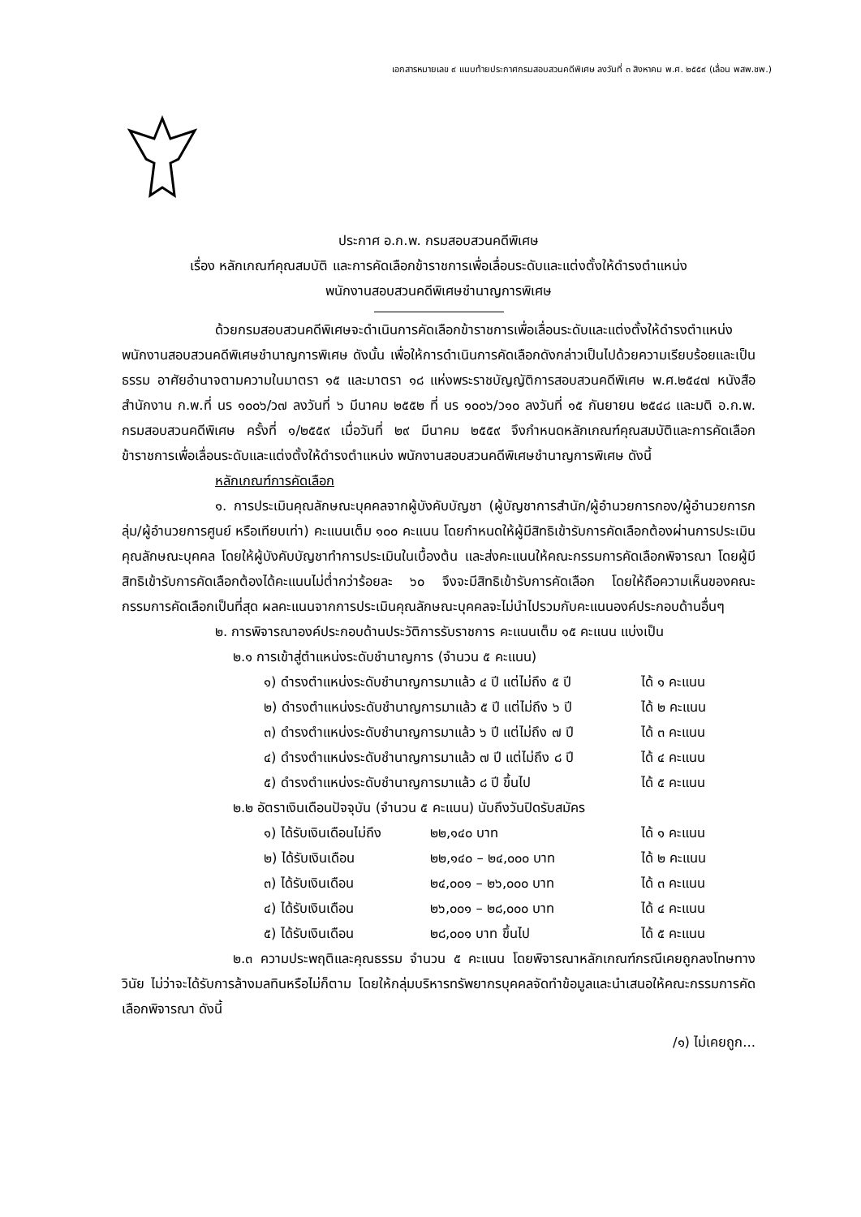เอกสารหมายเลข ๙ แนบท้ายประกาศกรมสอบสวนคดีพิเศษ ลงวันที่ ๓ สิงหาคม พ.ศ. ๒๕๕๙ (เลื่อน พสพ.ชพ.)
ประกาศ อ.ก.พ. กรมสอบสวนคดีพิเศษ
เรื่อง หลักเกณฑ์คุณสมบัติ และการคัดเลือกข้าราชการเพื่อเลื่อนระดับและแต่งตั้งให้ดำรงตำแหน่ง
พนักงานสอบสวนคดีพิเศษชำนาญการพิเศษ
ด้วยกรมสอบสวนคดีพิเศษจะดำเนินการคัดเลือกข้าราชการเพื่อเลื่อนระดับและแต่งตั้งให้ดำรงตำแหน่ง พนักงานสอบสวนคดีพิเศษชำนาญการพิเศษ ดังนั้น เพื่อให้การดำเนินการคัดเลือกดังกล่าวเป็นไปด้วยความเรียบร้อยและเป็นธรรม อาศัยอำนาจตามความในมาตรา ๑๕ และมาตรา ๑๘ แห่งพระราชบัญญัติการสอบสวนคดีพิเศษ พ.ศ.๒๕๔๗ หนังสือสำนักงาน ก.พ.ที่ นร ๑๐๐๖/ว๗ ลงวันที่ ๖ มีนาคม ๒๕๕๒ ที่ นร ๑๐๐๖/ว๑๐ ลงวันที่ ๑๕ กันยายน ๒๕๔๘ และมติ อ.ก.พ. กรมสอบสวนคดีพิเศษ ครั้งที่ ๑/๒๕๕๙ เมื่อวันที่ ๒๙ มีนาคม ๒๕๕๙ จึงกำหนดหลักเกณฑ์คุณสมบัติและการคัดเลือกข้าราชการเพื่อเลื่อนระดับและแต่งตั้งให้ดำรงตำแหน่ง พนักงานสอบสวนคดีพิเศษชำนาญการพิเศษ ดังนี้
หลักเกณฑ์การคัดเลือก
๑. การประเมินคุณลักษณะบุคคลจากผู้บังคับบัญชา (ผู้บัญชาการสำนัก/ผู้อำนวยการกอง/ผู้อำนวยการกลุ่ม/ผู้อำนวยการศูนย์ หรือเทียบเท่า) คะแนนเต็ม ๑๐๐ คะแนน โดยกำหนดให้ผู้มีสิทธิเข้ารับการคัดเลือกต้องผ่านการประเมินคุณลักษณะบุคคล โดยให้ผู้บังคับบัญชาทำการประเมินในเบื้องต้น และส่งคะแนนให้คณะกรรมการคัดเลือกพิจารณา โดยผู้มีสิทธิเข้ารับการคัดเลือกต้องได้คะแนนไม่ต่ำกว่าร้อยละ ๖๐ จึงจะมีสิทธิเข้ารับการคัดเลือก โดยให้ถือความเห็นของคณะกรรมการคัดเลือกเป็นที่สุด ผลคะแนนจากการประเมินคุณลักษณะบุคคลจะไม่นำไปรวมกับคะแนนองค์ประกอบด้านอื่นๆ
๒. การพิจารณาองค์ประกอบด้านประวัติการรับราชการ คะแนนเต็ม ๑๕ คะแนน แบ่งเป็น
๒.๑ การเข้าสู่ตำแหน่งระดับชำนาญการ (จำนวน ๕ คะแนน)
| ๑) ดำรงตำแหน่งระดับชำนาญการมาแล้ว ๔ ปี แต่ไม่ถึง ๕ ปี | ได้ ๑ คะแนน |
| ๒) ดำรงตำแหน่งระดับชำนาญการมาแล้ว ๕ ปี แต่ไม่ถึง ๖ ปี | ได้ ๒ คะแนน |
| ๓) ดำรงตำแหน่งระดับชำนาญการมาแล้ว ๖ ปี แต่ไม่ถึง ๗ ปี | ได้ ๓ คะแนน |
| ๔) ดำรงตำแหน่งระดับชำนาญการมาแล้ว ๗ ปี แต่ไม่ถึง ๘ ปี | ได้ ๔ คะแนน |
| ๕) ดำรงตำแหน่งระดับชำนาญการมาแล้ว ๘ ปี ขึ้นไป | ได้ ๕ คะแนน |
๒.๒ อัตราเงินเดือนปัจจุบัน (จำนวน ๕ คะแนน) นับถึงวันปิดรับสมัคร
| ๑) ได้รับเงินเดือนไม่ถึง | ๒๒,๑๔๐ บาท | ได้ ๑ คะแนน |
| ๒) ได้รับเงินเดือน | ๒๒,๑๔๐ – ๒๔,๐๐๐ บาท | ได้ ๒ คะแนน |
| ๓) ได้รับเงินเดือน | ๒๔,๐๐๑ – ๒๖,๐๐๐ บาท | ได้ ๓ คะแนน |
| ๔) ได้รับเงินเดือน | ๒๖,๐๐๑ – ๒๘,๐๐๐ บาท | ได้ ๔ คะแนน |
| ๕) ได้รับเงินเดือน | ๒๘,๐๐๑ บาท ขึ้นไป | ได้ ๕ คะแนน |
๒.๓ ความประพฤติและคุณธรรม จำนวน ๕ คะแนน โดยพิจารณาหลักเกณฑ์กรณีเคยถูกลงโทษทางวินัย ไม่ว่าจะได้รับการล้างมลทินหรือไม่ก็ตาม โดยให้กลุ่มบริหารทรัพยากรบุคคลจัดทำข้อมูลและนำเสนอให้คณะกรรมการคัดเลือกพิจารณา ดังนี้
/๑) ไม่เคยถูก...